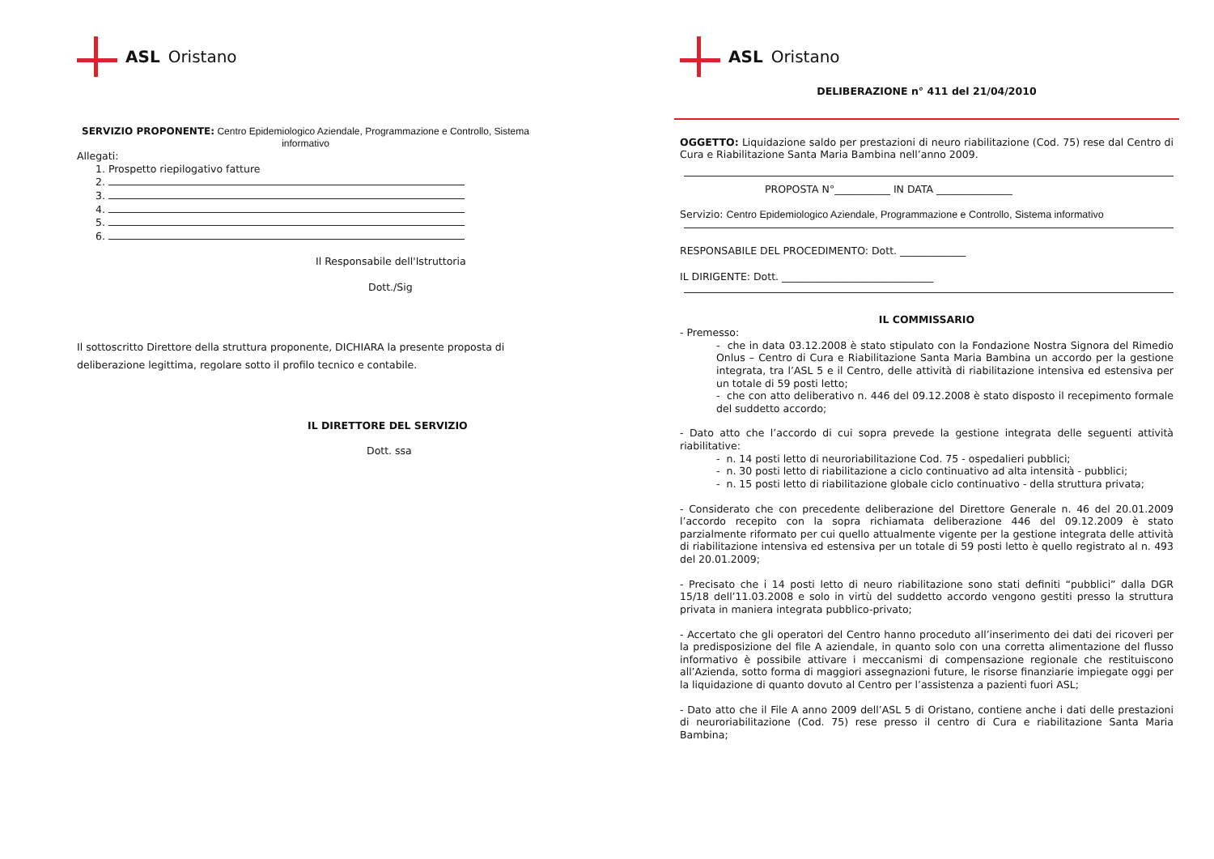ASL Oristano
SERVIZIO PROPONENTE: Centro Epidemiologico Aziendale, Programmazione e Controllo, Sistema informativo
Allegati:
1. Prospetto riepilogativo fatture
2.
3.
4.
5.
6.
Il Responsabile dell'Istruttoria
Dott./Sig
Il sottoscritto Direttore della struttura proponente, DICHIARA la presente proposta di deliberazione legittima, regolare sotto il profilo tecnico e contabile.
IL DIRETTORE DEL SERVIZIO
Dott. ssa
ASL Oristano
DELIBERAZIONE n° 411 del 21/04/2010
OGGETTO: Liquidazione saldo per prestazioni di neuro riabilitazione (Cod. 75) rese dal Centro di Cura e Riabilitazione Santa Maria Bambina nell’anno 2009.
PROPOSTA N°___________ IN DATA _______________
Servizio: Centro Epidemiologico Aziendale, Programmazione e Controllo, Sistema informativo
RESPONSABILE DEL PROCEDIMENTO: Dott. _____________
IL DIRIGENTE: Dott. ______________________________
IL COMMISSARIO
- Premesso:
- che in data 03.12.2008 è stato stipulato con la Fondazione Nostra Signora del Rimedio Onlus – Centro di Cura e Riabilitazione Santa Maria Bambina un accordo per la gestione integrata, tra l’ASL 5 e il Centro, delle attività di riabilitazione intensiva ed estensiva per un totale di 59 posti letto;
- che con atto deliberativo n. 446 del 09.12.2008 è stato disposto il recepimento formale del suddetto accordo;
- Dato atto che l’accordo di cui sopra prevede la gestione integrata delle seguenti attività riabilitative:
- n. 14 posti letto di neuroriabilitazione Cod. 75 - ospedalieri pubblici;
- n. 30 posti letto di riabilitazione a ciclo continuativo ad alta intensità - pubblici;
- n. 15 posti letto di riabilitazione globale ciclo continuativo - della struttura privata;
- Considerato che con precedente deliberazione del Direttore Generale n. 46 del 20.01.2009 l’accordo recepito con la sopra richiamata deliberazione 446 del 09.12.2009 è stato parzialmente riformato per cui quello attualmente vigente per la gestione integrata delle attività di riabilitazione intensiva ed estensiva per un totale di 59 posti letto è quello registrato al n. 493 del 20.01.2009;
- Precisato che i 14 posti letto di neuro riabilitazione sono stati definiti “pubblici” dalla DGR 15/18 dell’11.03.2008 e solo in virtù del suddetto accordo vengono gestiti presso la struttura privata in maniera integrata pubblico-privato;
- Accertato che gli operatori del Centro hanno proceduto all’inserimento dei dati dei ricoveri per la predisposizione del file A aziendale, in quanto solo con una corretta alimentazione del flusso informativo è possibile attivare i meccanismi di compensazione regionale che restituiscono all’Azienda, sotto forma di maggiori assegnazioni future, le risorse finanziarie impiegate oggi per la liquidazione di quanto dovuto al Centro per l’assistenza a pazienti fuori ASL;
- Dato atto che il File A anno 2009 dell’ASL 5 di Oristano, contiene anche i dati delle prestazioni di neuroriabilitazione (Cod. 75) rese presso il centro di Cura e riabilitazione Santa Maria Bambina;